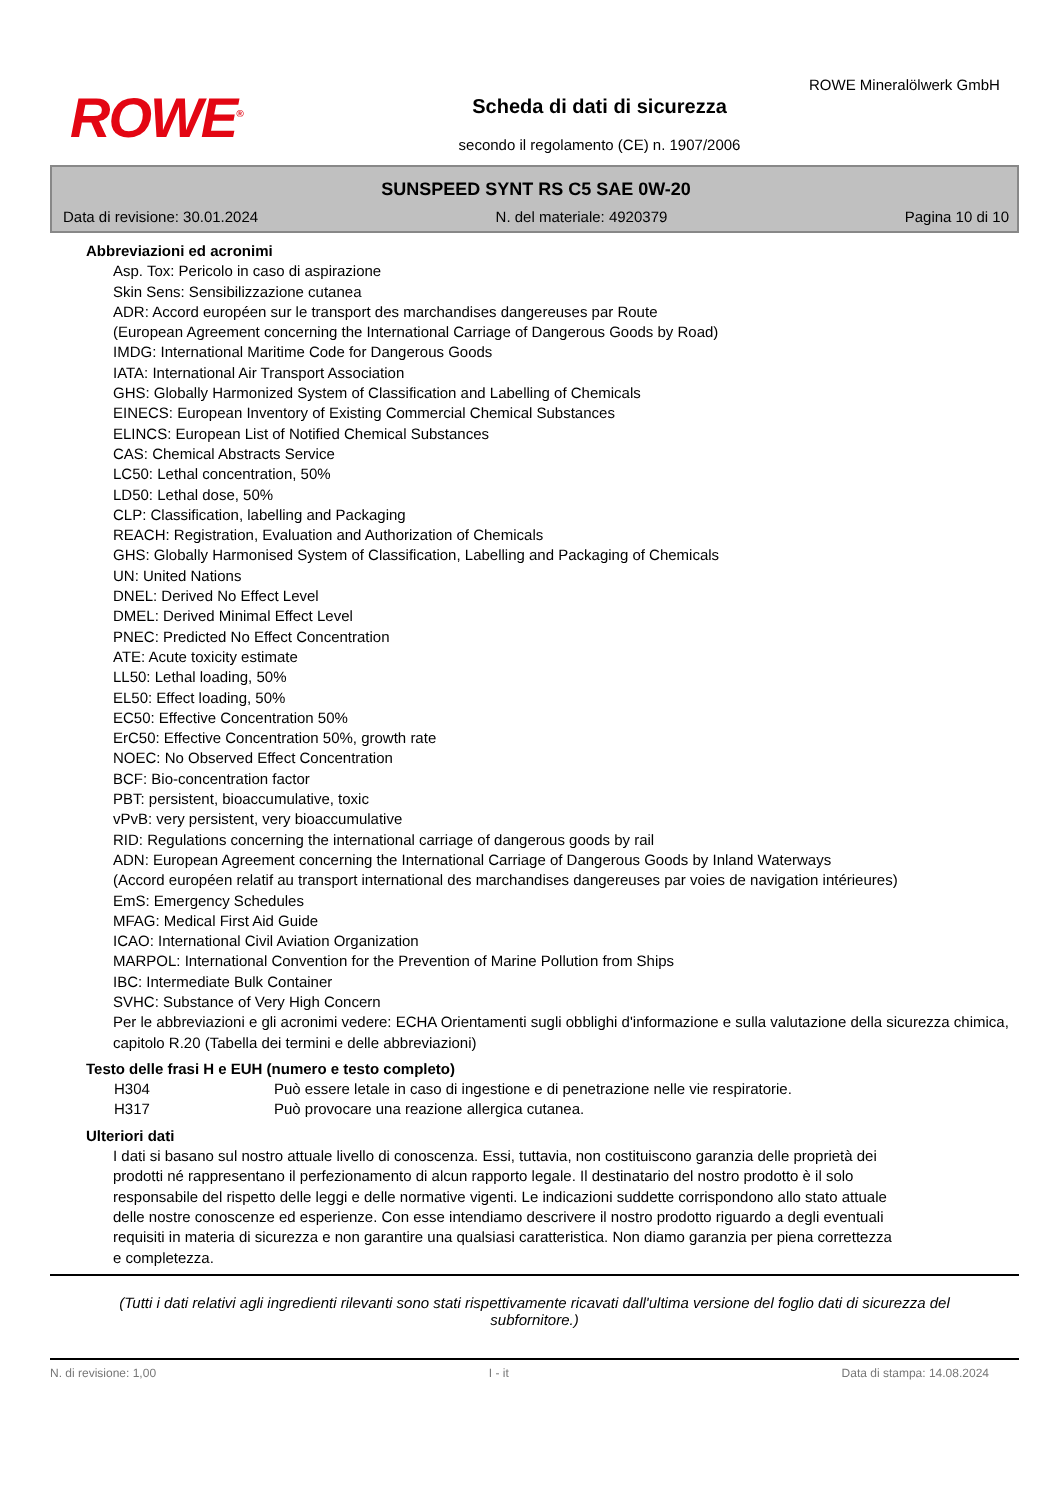ROWE<sup>®</sup>
Scheda di dati di sicurezza
secondo il regolamento (CE) n. 1907/2006
ROWE Mineralölwerk GmbH
SUNSPEED SYNT RS C5 SAE 0W-20
Data di revisione: 30.01.2024 N. del materiale: 4920379 Pagina 10 di 10
Abbreviazioni ed acronimi
Asp. Tox: Pericolo in caso di aspirazione
Skin Sens: Sensibilizzazione cutanea
ADR: Accord européen sur le transport des marchandises dangereuses par Route
(European Agreement concerning the International Carriage of Dangerous Goods by Road)
IMDG: International Maritime Code for Dangerous Goods
IATA: International Air Transport Association
GHS: Globally Harmonized System of Classification and Labelling of Chemicals
EINECS: European Inventory of Existing Commercial Chemical Substances
ELINCS: European List of Notified Chemical Substances
CAS: Chemical Abstracts Service
LC50: Lethal concentration, 50%
LD50: Lethal dose, 50%
CLP: Classification, labelling and Packaging
REACH: Registration, Evaluation and Authorization of Chemicals
GHS: Globally Harmonised System of Classification, Labelling and Packaging of Chemicals
UN: United Nations
DNEL: Derived No Effect Level
DMEL: Derived Minimal Effect Level
PNEC: Predicted No Effect Concentration
ATE: Acute toxicity estimate
LL50: Lethal loading, 50%
EL50: Effect loading, 50%
EC50: Effective Concentration 50%
ErC50: Effective Concentration 50%, growth rate
NOEC: No Observed Effect Concentration
BCF: Bio-concentration factor
PBT: persistent, bioaccumulative, toxic
vPvB: very persistent, very bioaccumulative
RID: Regulations concerning the international carriage of dangerous goods by rail
ADN: European Agreement concerning the International Carriage of Dangerous Goods by Inland Waterways
(Accord européen relatif au transport international des marchandises dangereuses par voies de navigation intérieures)
EmS: Emergency Schedules
MFAG: Medical First Aid Guide
ICAO: International Civil Aviation Organization
MARPOL: International Convention for the Prevention of Marine Pollution from Ships
IBC: Intermediate Bulk Container
SVHC: Substance of Very High Concern
Per le abbreviazioni e gli acronimi vedere: ECHA Orientamenti sugli obblighi d'informazione e sulla valutazione della sicurezza chimica, capitolo R.20 (Tabella dei termini e delle abbreviazioni)
Testo delle frasi H e EUH (numero e testo completo)
| H304 | Può essere letale in caso di ingestione e di penetrazione nelle vie respiratorie. |
| H317 | Può provocare una reazione allergica cutanea. |
Ulteriori dati
I dati si basano sul nostro attuale livello di conoscenza. Essi, tuttavia, non costituiscono garanzia delle proprietà dei prodotti né rappresentano il perfezionamento di alcun rapporto legale. Il destinatario del nostro prodotto è il solo responsabile del rispetto delle leggi e delle normative vigenti. Le indicazioni suddette corrispondono allo stato attuale delle nostre conoscenze ed esperienze. Con esse intendiamo descrivere il nostro prodotto riguardo a degli eventuali requisiti in materia di sicurezza e non garantire una qualsiasi caratteristica. Non diamo garanzia per piena correttezza e completezza.
(Tutti i dati relativi agli ingredienti rilevanti sono stati rispettivamente ricavati dall'ultima versione del foglio dati di sicurezza del subfornitore.)
N. di revisione: 1,00 I - it Data di stampa: 14.08.2024